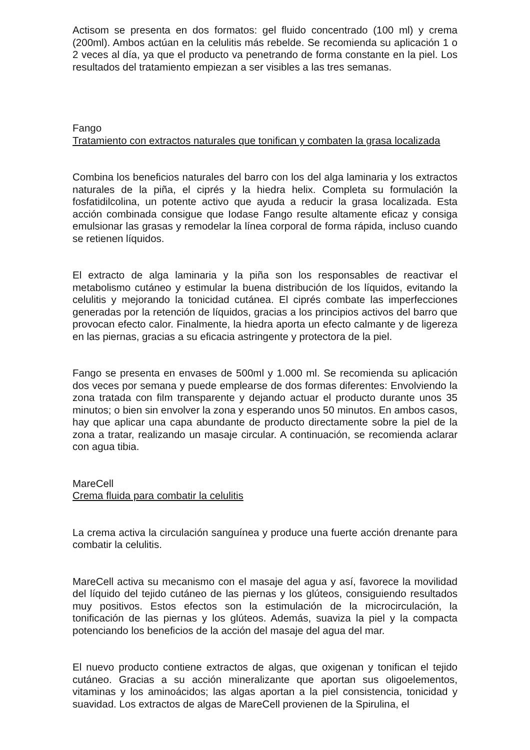Actisom se presenta en dos formatos: gel fluido concentrado (100 ml) y crema (200ml). Ambos actúan en la celulitis más rebelde. Se recomienda su aplicación 1 o 2 veces al día, ya que el producto va penetrando de forma constante en la piel. Los resultados del tratamiento empiezan a ser visibles a las tres semanas.
Fango
Tratamiento con extractos naturales que tonifican y combaten la grasa localizada
Combina los beneficios naturales del barro con los del alga laminaria y los extractos naturales de la piña, el ciprés y la hiedra helix. Completa su formulación la fosfatidilcolina, un potente activo que ayuda a reducir la grasa localizada. Esta acción combinada consigue que Iodase Fango resulte altamente eficaz y consiga emulsionar las grasas y remodelar la línea corporal de forma rápida, incluso cuando se retienen líquidos.
El extracto de alga laminaria y la piña son los responsables de reactivar el metabolismo cutáneo y estimular la buena distribución de los líquidos, evitando la celulitis y mejorando la tonicidad cutánea. El ciprés combate las imperfecciones generadas por la retención de líquidos, gracias a los principios activos del barro que provocan efecto calor. Finalmente, la hiedra aporta un efecto calmante y de ligereza en las piernas, gracias a su eficacia astringente y protectora de la piel.
Fango se presenta en envases de 500ml y 1.000 ml. Se recomienda su aplicación dos veces por semana y puede emplearse de dos formas diferentes: Envolviendo la zona tratada con film transparente y dejando actuar el producto durante unos 35 minutos; o bien sin envolver la zona y esperando unos 50 minutos. En ambos casos, hay que aplicar una capa abundante de producto directamente sobre la piel de la zona a tratar, realizando un masaje circular. A continuación, se recomienda aclarar con agua tibia.
MareCell
Crema fluida para combatir la celulitis
La crema activa la circulación sanguínea y produce una fuerte acción drenante para combatir la celulitis.
MareCell activa su mecanismo con el masaje del agua y así, favorece la movilidad del líquido del tejido cutáneo de las piernas y los glúteos, consiguiendo resultados muy positivos. Estos efectos son la estimulación de la microcirculación, la tonificación de las piernas y los glúteos. Además, suaviza la piel y la compacta potenciando los beneficios de la acción del masaje del agua del mar.
El nuevo producto contiene extractos de algas, que oxigenan y tonifican el tejido cutáneo. Gracias a su acción mineralizante que aportan sus oligoelementos, vitaminas y los aminoácidos; las algas aportan a la piel consistencia, tonicidad y suavidad. Los extractos de algas de MareCell provienen de la Spirulina, el